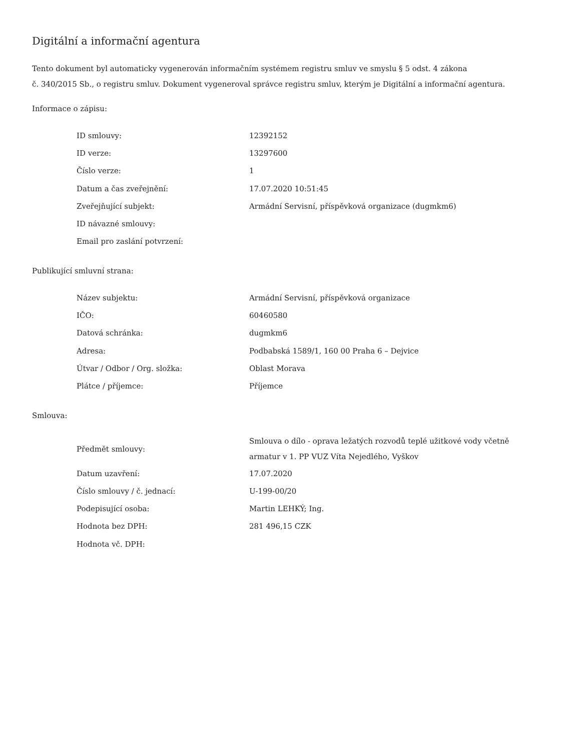Digitální a informační agentura
Tento dokument byl automaticky vygenerován informačním systémem registru smluv ve smyslu § 5 odst. 4 zákona
č. 340/2015 Sb., o registru smluv. Dokument vygeneroval správce registru smluv, kterým je Digitální a informační agentura.
Informace o zápisu:
| ID smlouvy: | 12392152 |
| ID verze: | 13297600 |
| Číslo verze: | 1 |
| Datum a čas zveřejnění: | 17.07.2020 10:51:45 |
| Zveřejňující subjekt: | Armádní Servisní, příspěvková organizace (dugmkm6) |
| ID návazné smlouvy: | |
| Email pro zaslání potvrzení: | |
Publikující smluvní strana:
| Název subjektu: | Armádní Servisní, příspěvková organizace |
| IČO: | 60460580 |
| Datová schránka: | dugmkm6 |
| Adresa: | Podbabská 1589/1, 160 00 Praha 6 – Dejvice |
| Útvar / Odbor / Org. složka: | Oblast Morava |
| Plátce / příjemce: | Příjemce |
Smlouva:
| Předmět smlouvy: | Smlouva o dílo - oprava ležatých rozvodů teplé užitkové vody včetně armatur v 1. PP VUZ Víta Nejedlého, Vyškov |
| Datum uzavření: | 17.07.2020 |
| Číslo smlouvy / č. jednací: | U-199-00/20 |
| Podepisující osoba: | Martin LEHKÝ; Ing. |
| Hodnota bez DPH: | 281 496,15 CZK |
| Hodnota vč. DPH: | |